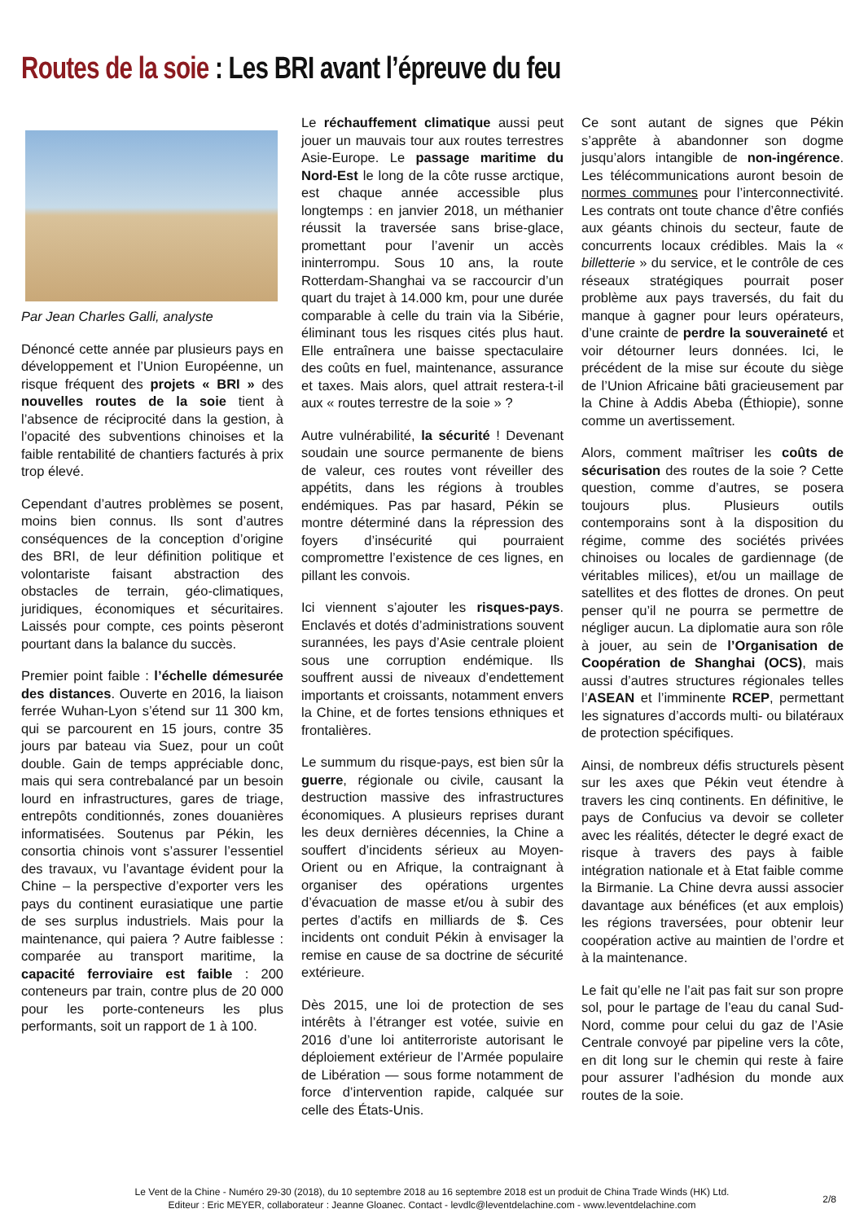Routes de la soie : Les BRI avant l’épreuve du feu
Par Jean Charles Galli, analyste
Dénoncé cette année par plusieurs pays en développement et l’Union Européenne, un risque fréquent des projets « BRI » des nouvelles routes de la soie tient à l’absence de réciprocité dans la gestion, à l’opacité des subventions chinoises et la faible rentabilité de chantiers facturés à prix trop élevé.
Cependant d’autres problèmes se posent, moins bien connus. Ils sont d’autres conséquences de la conception d’origine des BRI, de leur définition politique et volontariste faisant abstraction des obstacles de terrain, géo-climatiques, juridiques, économiques et sécuritaires. Laissés pour compte, ces points pèseront pourtant dans la balance du succès.
Premier point faible : l’échelle démesurée des distances. Ouverte en 2016, la liaison ferrée Wuhan-Lyon s’étend sur 11 300 km, qui se parcourent en 15 jours, contre 35 jours par bateau via Suez, pour un coût double. Gain de temps appréciable donc, mais qui sera contrebalancé par un besoin lourd en infrastructures, gares de triage, entrepôts conditionnés, zones douanières informatisées. Soutenus par Pékin, les consortia chinois vont s’assurer l’essentiel des travaux, vu l’avantage évident pour la Chine – la perspective d’exporter vers les pays du continent eurasiatique une partie de ses surplus industriels. Mais pour la maintenance, qui paiera ? Autre faiblesse : comparée au transport maritime, la capacité ferroviaire est faible : 200 conteneurs par train, contre plus de 20 000 pour les porte-conteneurs les plus performants, soit un rapport de 1 à 100.
Le réchauffement climatique aussi peut jouer un mauvais tour aux routes terrestres Asie-Europe. Le passage maritime du Nord-Est le long de la côte russe arctique, est chaque année accessible plus longtemps : en janvier 2018, un méthanier réussit la traversée sans brise-glace, promettant pour l’avenir un accès ininterrompu. Sous 10 ans, la route Rotterdam-Shanghai va se raccourcir d’un quart du trajet à 14.000 km, pour une durée comparable à celle du train via la Sibérie, éliminant tous les risques cités plus haut. Elle entraînera une baisse spectaculaire des coûts en fuel, maintenance, assurance et taxes. Mais alors, quel attrait restera-t-il aux « routes terrestre de la soie » ?
Autre vulnérabilité, la sécurité ! Devenant soudain une source permanente de biens de valeur, ces routes vont réveiller des appétits, dans les régions à troubles endémiques. Pas par hasard, Pékin se montre déterminé dans la répression des foyers d’insécurité qui pourraient compromettre l’existence de ces lignes, en pillant les convois.
Ici viennent s’ajouter les risques-pays. Enclavés et dotés d’administrations souvent surannées, les pays d’Asie centrale ploient sous une corruption endémique. Ils souffrent aussi de niveaux d’endettement importants et croissants, notamment envers la Chine, et de fortes tensions ethniques et frontalières.
Le summum du risque-pays, est bien sûr la guerre, régionale ou civile, causant la destruction massive des infrastructures économiques. A plusieurs reprises durant les deux dernières décennies, la Chine a souffert d’incidents sérieux au Moyen-Orient ou en Afrique, la contraignant à organiser des opérations urgentes d’évacuation de masse et/ou à subir des pertes d’actifs en milliards de $. Ces incidents ont conduit Pékin à envisager la remise en cause de sa doctrine de sécurité extérieure.
Dès 2015, une loi de protection de ses intérêts à l’étranger est votée, suivie en 2016 d’une loi antiterroriste autorisant le déploiement extérieur de l’Armée populaire de Libération — sous forme notamment de force d’intervention rapide, calquée sur celle des États-Unis.
Ce sont autant de signes que Pékin s’apprête à abandonner son dogme jusqu’alors intangible de non-ingérence. Les télécommunications auront besoin de normes communes pour l’interconnectivité. Les contrats ont toute chance d’être confiés aux géants chinois du secteur, faute de concurrents locaux crédibles. Mais la « billetterie » du service, et le contrôle de ces réseaux stratégiques pourrait poser problème aux pays traversés, du fait du manque à gagner pour leurs opérateurs, d’une crainte de perdre la souveraineté et voir détourner leurs données. Ici, le précédent de la mise sur écoute du siège de l’Union Africaine bâti gracieusement par la Chine à Addis Abeba (Éthiopie), sonne comme un avertissement.
Alors, comment maîtriser les coûts de sécurisation des routes de la soie ? Cette question, comme d’autres, se posera toujours plus. Plusieurs outils contemporains sont à la disposition du régime, comme des sociétés privées chinoises ou locales de gardiennage (de véritables milices), et/ou un maillage de satellites et des flottes de drones. On peut penser qu’il ne pourra se permettre de négliger aucun. La diplomatie aura son rôle à jouer, au sein de l’Organisation de Coopération de Shanghai (OCS), mais aussi d’autres structures régionales telles l’ASEAN et l’imminente RCEP, permettant les signatures d’accords multi- ou bilatéraux de protection spécifiques.
Ainsi, de nombreux défis structurels pèsent sur les axes que Pékin veut étendre à travers les cinq continents. En définitive, le pays de Confucius va devoir se colleter avec les réalités, détecter le degré exact de risque à travers des pays à faible intégration nationale et à Etat faible comme la Birmanie. La Chine devra aussi associer davantage aux bénéfices (et aux emplois) les régions traversées, pour obtenir leur coopération active au maintien de l’ordre et à la maintenance.
Le fait qu’elle ne l’ait pas fait sur son propre sol, pour le partage de l’eau du canal Sud-Nord, comme pour celui du gaz de l’Asie Centrale convoyé par pipeline vers la côte, en dit long sur le chemin qui reste à faire pour assurer l’adhésion du monde aux routes de la soie.
Le Vent de la Chine - Numéro 29-30 (2018), du 10 septembre 2018 au 16 septembre 2018 est un produit de China Trade Winds (HK) Ltd.
Editeur : Eric MEYER, collaborateur : Jeanne Gloanec. Contact - levdlc@leventdelachine.com - www.leventdelachine.com
2/8